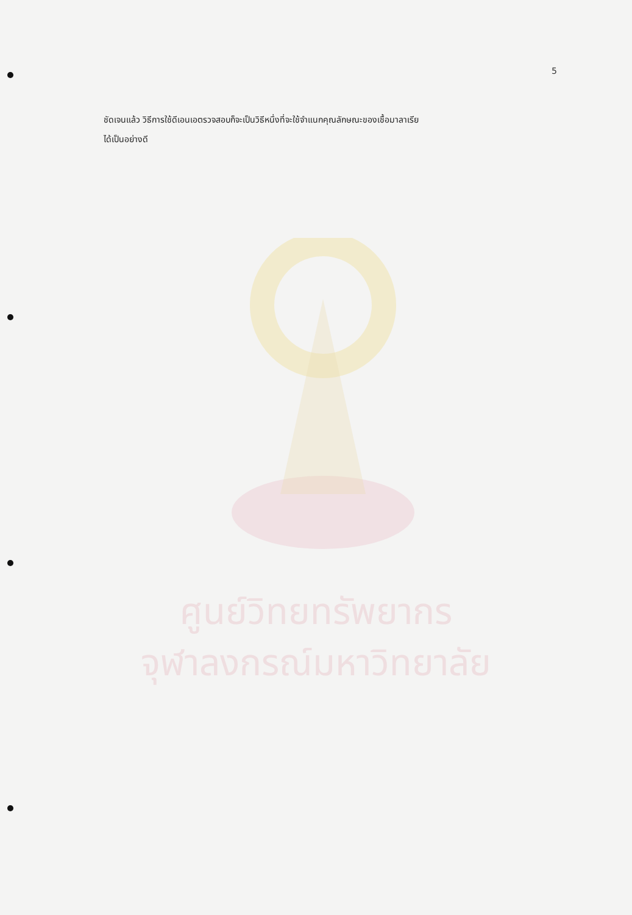5
ชัดเจนแล้ว วิธีการใช้ดีเอนเอตรวจสอบก็จะเป็นวิธีหนึ่งที่จะใช้จำแนกคุณลักษณะของเชื้อมาลาเรีย
ได้เป็นอย่างดี
ศูนย์วิทยทรัพยากร
จุฬาลงกรณ์มหาวิทยาลัย